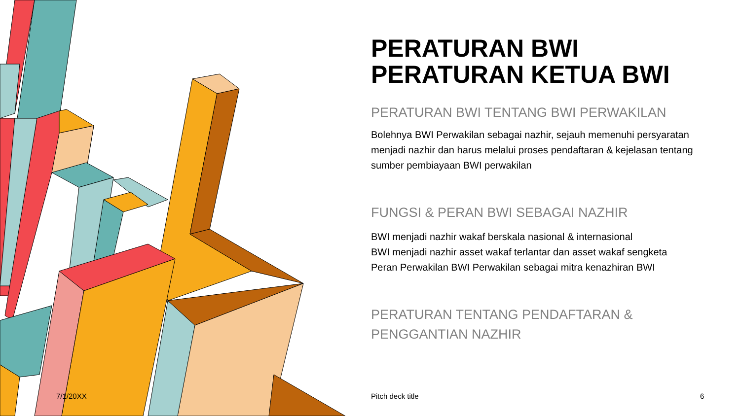PERATURAN BWI
PERATURAN KETUA BWI
PERATURAN BWI TENTANG BWI PERWAKILAN
Bolehnya BWI Perwakilan sebagai nazhir, sejauh memenuhi persyaratan menjadi nazhir dan harus melalui proses pendaftaran & kejelasan tentang sumber pembiayaan BWI perwakilan
FUNGSI & PERAN BWI SEBAGAI NAZHIR
BWI menjadi nazhir wakaf berskala nasional & internasional
BWI menjadi nazhir asset wakaf terlantar dan asset wakaf sengketa
Peran Perwakilan BWI Perwakilan sebagai mitra kenazhiran BWI
PERATURAN TENTANG PENDAFTARAN &
PENGGANTIAN NAZHIR
7/1/20XX Pitch deck title 6